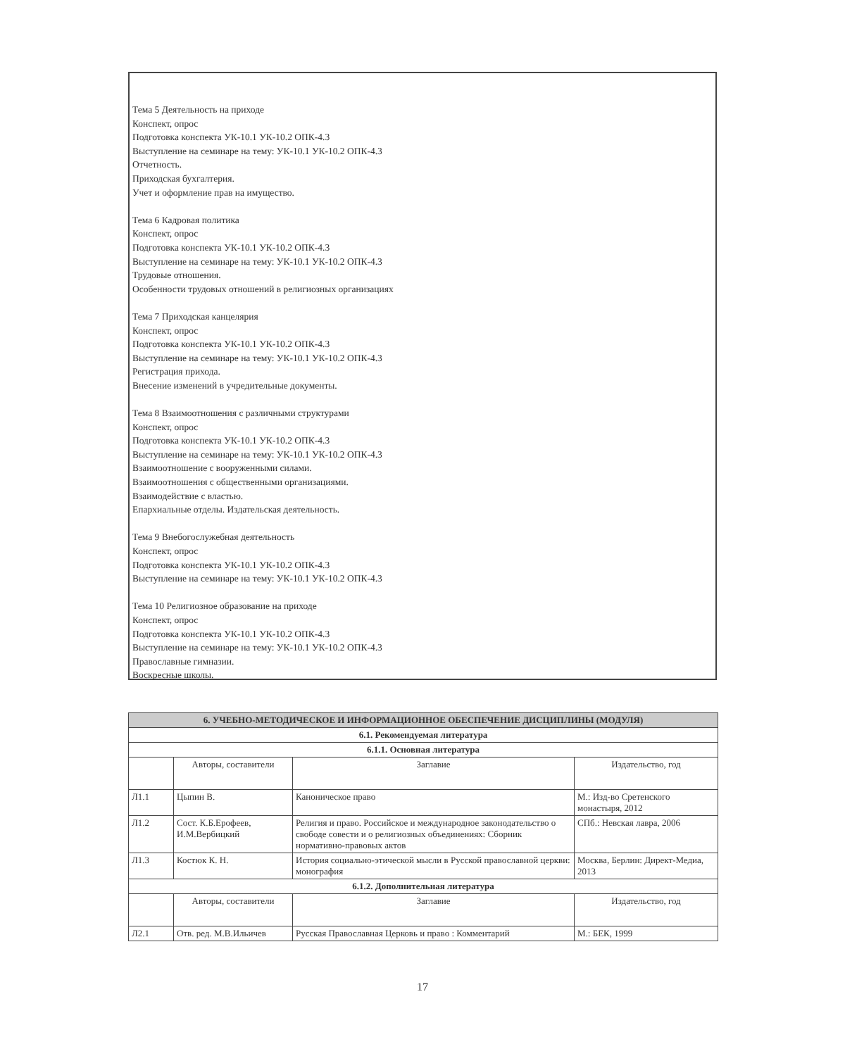Тема 5 Деятельность на приходе
Конспект, опрос
Подготовка конспекта УК-10.1 УК-10.2 ОПК-4.3
Выступление на семинаре на тему: УК-10.1 УК-10.2 ОПК-4.3
Отчетность.
Приходская бухгалтерия.
Учет и оформление прав на имущество.
Тема 6 Кадровая политика
Конспект, опрос
Подготовка конспекта УК-10.1 УК-10.2 ОПК-4.3
Выступление на семинаре на тему: УК-10.1 УК-10.2 ОПК-4.3
Трудовые отношения.
Особенности трудовых отношений в религиозных организациях
Тема 7 Приходская канцелярия
Конспект, опрос
Подготовка конспекта УК-10.1 УК-10.2 ОПК-4.3
Выступление на семинаре на тему: УК-10.1 УК-10.2 ОПК-4.3
Регистрация прихода.
Внесение изменений в учредительные документы.
Тема 8 Взаимоотношения с различными структурами
Конспект, опрос
Подготовка конспекта УК-10.1 УК-10.2 ОПК-4.3
Выступление на семинаре на тему: УК-10.1 УК-10.2 ОПК-4.3
Взаимоотношение с вооруженными силами.
Взаимоотношения с общественными организациями.
Взаимодействие с властью.
Епархиальные отделы. Издательская деятельность.
Тема 9 Внебогослужебная деятельность
Конспект, опрос
Подготовка конспекта УК-10.1 УК-10.2 ОПК-4.3
Выступление на семинаре на тему: УК-10.1 УК-10.2 ОПК-4.3
Тема 10 Религиозное образование на приходе
Конспект, опрос
Подготовка конспекта УК-10.1 УК-10.2 ОПК-4.3
Выступление на семинаре на тему: УК-10.1 УК-10.2 ОПК-4.3
Православные гимназии.
Воскресные школы.
| 6. УЧЕБНО-МЕТОДИЧЕСКОЕ И ИНФОРМАЦИОННОЕ ОБЕСПЕЧЕНИЕ ДИСЦИПЛИНЫ (МОДУЛЯ) | | | |
| 6.1. Рекомендуемая литература | | | |
| 6.1.1. Основная литература | | | |
| | Авторы, составители | Заглавие | Издательство, год |
| Л1.1 | Цыпин В. | Каноническое право | М.: Изд-во Сретенского монастыря, 2012 |
| Л1.2 | Сост. К.Б.Ерофеев, И.М.Вербицкий | Религия и право. Российское и международное законодательство о свободе совести и о религиозных объединениях: Сборник нормативно-правовых актов | СПб.: Невская лавра, 2006 |
| Л1.3 | Костюк К. Н. | История социально-этической мысли в Русской православной церкви: монография | Москва, Берлин: Директ-Медиа, 2013 |
| 6.1.2. Дополнительная литература | | | |
| | Авторы, составители | Заглавие | Издательство, год |
| Л2.1 | Отв. ред. М.В.Ильичев | Русская Православная Церковь и право : Комментарий | М.: БЕК, 1999 |
17